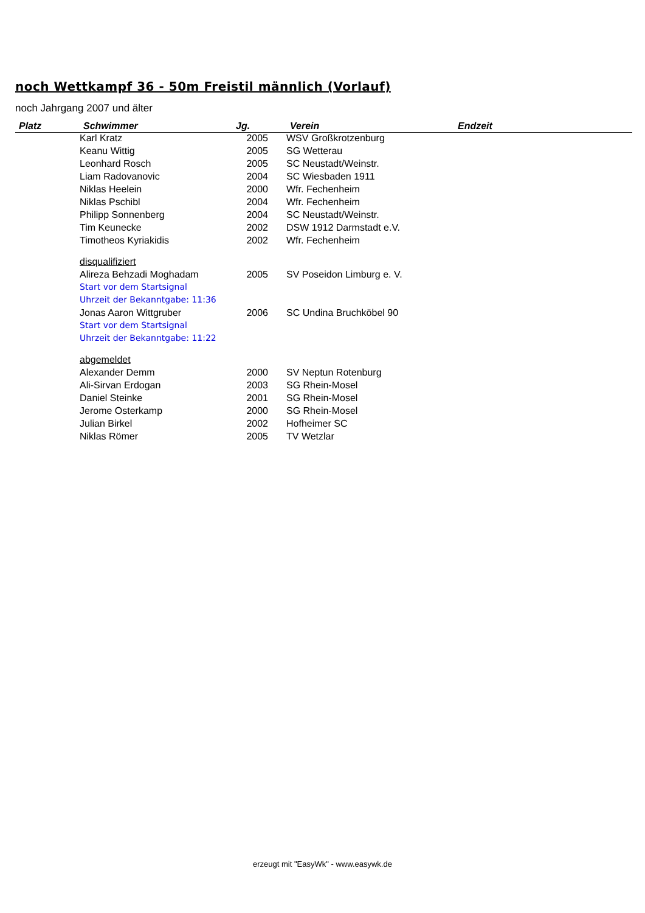noch Wettkampf 36 - 50m Freistil männlich (Vorlauf)
noch Jahrgang 2007 und älter
| Platz | Schwimmer | Jg. | Verein | Endzeit |
| --- | --- | --- | --- | --- |
| | Karl Kratz | 2005 | WSV Großkrotzenburg | |
| | Keanu Wittig | 2005 | SG Wetterau | |
| | Leonhard Rosch | 2005 | SC Neustadt/Weinstr. | |
| | Liam Radovanovic | 2004 | SC Wiesbaden 1911 | |
| | Niklas Heelein | 2000 | Wfr. Fechenheim | |
| | Niklas Pschibl | 2004 | Wfr. Fechenheim | |
| | Philipp Sonnenberg | 2004 | SC Neustadt/Weinstr. | |
| | Tim Keunecke | 2002 | DSW 1912 Darmstadt e.V. | |
| | Timotheos Kyriakidis | 2002 | Wfr. Fechenheim | |
| | disqualifiziert | | | |
| | Alireza Behzadi Moghadam | 2005 | SV Poseidon Limburg e. V. | |
| | Start vor dem Startsignal | | | |
| | Uhrzeit der Bekanntgabe: 11:36 | | | |
| | Jonas Aaron Wittgruber | 2006 | SC Undina Bruchköbel 90 | |
| | Start vor dem Startsignal | | | |
| | Uhrzeit der Bekanntgabe: 11:22 | | | |
| | abgemeldet | | | |
| | Alexander Demm | 2000 | SV Neptun Rotenburg | |
| | Ali-Sirvan Erdogan | 2003 | SG Rhein-Mosel | |
| | Daniel Steinke | 2001 | SG Rhein-Mosel | |
| | Jerome Osterkamp | 2000 | SG Rhein-Mosel | |
| | Julian Birkel | 2002 | Hofheimer SC | |
| | Niklas Römer | 2005 | TV Wetzlar | |
erzeugt mit "EasyWk" - www.easywk.de